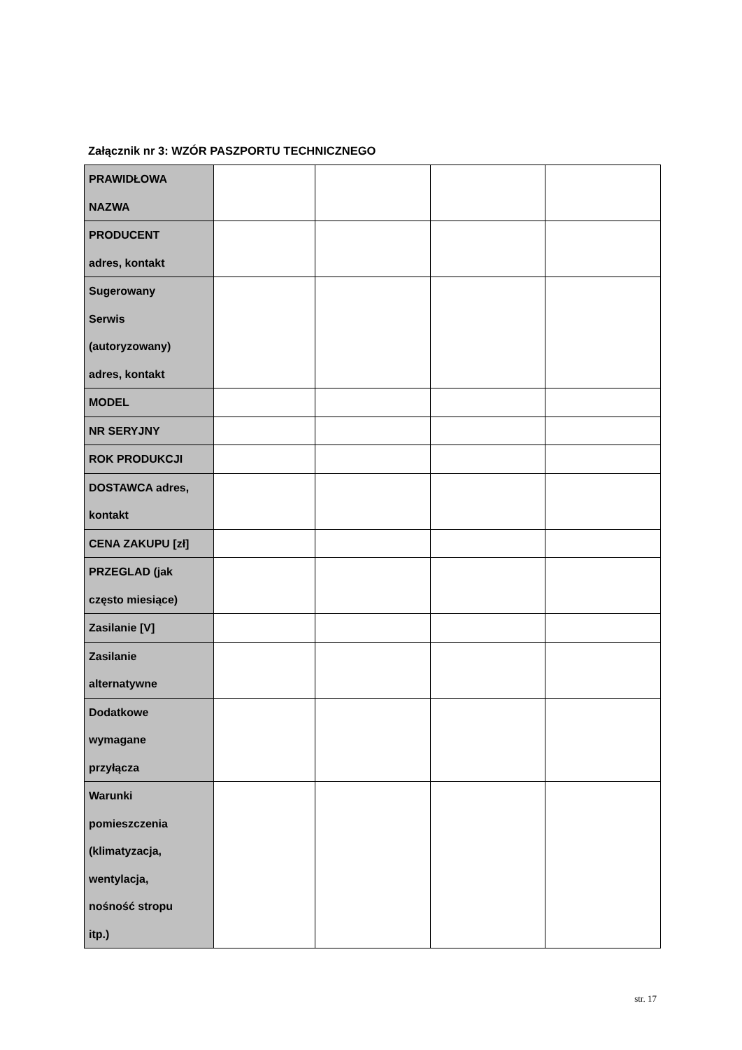Załącznik nr 3: WZÓR PASZPORTU TECHNICZNEGO
| PRAWIDŁOWA NAZWA | | | | |
| PRODUCENT adres, kontakt | | | | |
| Sugerowany Serwis (autoryzowany) adres, kontakt | | | | |
| MODEL | | | | |
| NR SERYJNY | | | | |
| ROK PRODUKCJI | | | | |
| DOSTAWCA adres, kontakt | | | | |
| CENA ZAKUPU [zł] | | | | |
| PRZEGLAD (jak często miesiące) | | | | |
| Zasilanie [V] | | | | |
| Zasilanie alternatywne | | | | |
| Dodatkowe wymagane przyłącza | | | | |
| Warunki pomieszczenia (klimatyzacja, wentylacja, nośność stropu itp.) | | | | |
str. 17